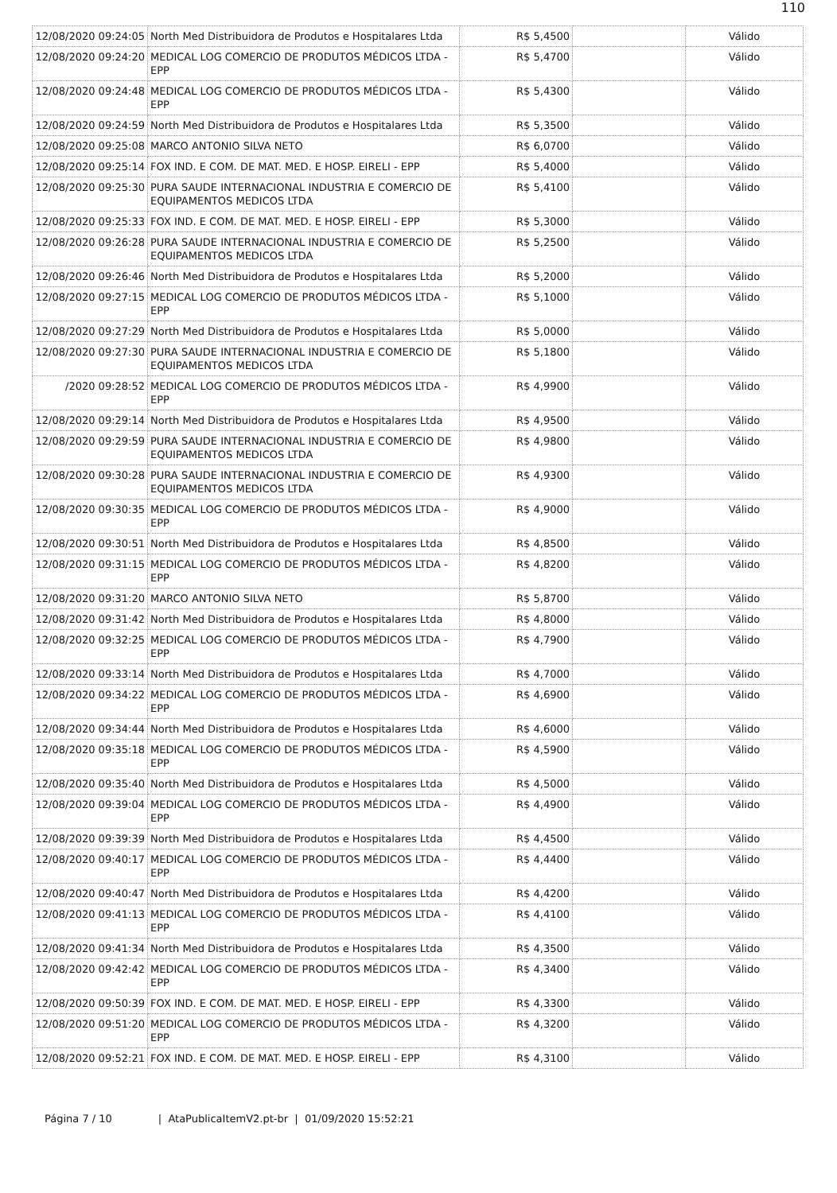110
| 12/08/2020 09:24:05 | North Med Distribuidora de Produtos e Hospitalares Ltda | R$ 5,4500 | | Válido |
| 12/08/2020 09:24:20 | MEDICAL LOG COMERCIO DE PRODUTOS MÉDICOS LTDA - EPP | R$ 5,4700 | | Válido |
| 12/08/2020 09:24:48 | MEDICAL LOG COMERCIO DE PRODUTOS MÉDICOS LTDA - EPP | R$ 5,4300 | | Válido |
| 12/08/2020 09:24:59 | North Med Distribuidora de Produtos e Hospitalares Ltda | R$ 5,3500 | | Válido |
| 12/08/2020 09:25:08 | MARCO ANTONIO SILVA NETO | R$ 6,0700 | | Válido |
| 12/08/2020 09:25:14 | FOX IND. E COM. DE MAT. MED. E HOSP. EIRELI - EPP | R$ 5,4000 | | Válido |
| 12/08/2020 09:25:30 | PURA SAUDE INTERNACIONAL INDUSTRIA E COMERCIO DE EQUIPAMENTOS MEDICOS LTDA | R$ 5,4100 | | Válido |
| 12/08/2020 09:25:33 | FOX IND. E COM. DE MAT. MED. E HOSP. EIRELI - EPP | R$ 5,3000 | | Válido |
| 12/08/2020 09:26:28 | PURA SAUDE INTERNACIONAL INDUSTRIA E COMERCIO DE EQUIPAMENTOS MEDICOS LTDA | R$ 5,2500 | | Válido |
| 12/08/2020 09:26:46 | North Med Distribuidora de Produtos e Hospitalares Ltda | R$ 5,2000 | | Válido |
| 12/08/2020 09:27:15 | MEDICAL LOG COMERCIO DE PRODUTOS MÉDICOS LTDA - EPP | R$ 5,1000 | | Válido |
| 12/08/2020 09:27:29 | North Med Distribuidora de Produtos e Hospitalares Ltda | R$ 5,0000 | | Válido |
| 12/08/2020 09:27:30 | PURA SAUDE INTERNACIONAL INDUSTRIA E COMERCIO DE EQUIPAMENTOS MEDICOS LTDA | R$ 5,1800 | | Válido |
| /2020 09:28:52 | MEDICAL LOG COMERCIO DE PRODUTOS MÉDICOS LTDA - EPP | R$ 4,9900 | | Válido |
| 12/08/2020 09:29:14 | North Med Distribuidora de Produtos e Hospitalares Ltda | R$ 4,9500 | | Válido |
| 12/08/2020 09:29:59 | PURA SAUDE INTERNACIONAL INDUSTRIA E COMERCIO DE EQUIPAMENTOS MEDICOS LTDA | R$ 4,9800 | | Válido |
| 12/08/2020 09:30:28 | PURA SAUDE INTERNACIONAL INDUSTRIA E COMERCIO DE EQUIPAMENTOS MEDICOS LTDA | R$ 4,9300 | | Válido |
| 12/08/2020 09:30:35 | MEDICAL LOG COMERCIO DE PRODUTOS MÉDICOS LTDA - EPP | R$ 4,9000 | | Válido |
| 12/08/2020 09:30:51 | North Med Distribuidora de Produtos e Hospitalares Ltda | R$ 4,8500 | | Válido |
| 12/08/2020 09:31:15 | MEDICAL LOG COMERCIO DE PRODUTOS MÉDICOS LTDA - EPP | R$ 4,8200 | | Válido |
| 12/08/2020 09:31:20 | MARCO ANTONIO SILVA NETO | R$ 5,8700 | | Válido |
| 12/08/2020 09:31:42 | North Med Distribuidora de Produtos e Hospitalares Ltda | R$ 4,8000 | | Válido |
| 12/08/2020 09:32:25 | MEDICAL LOG COMERCIO DE PRODUTOS MÉDICOS LTDA - EPP | R$ 4,7900 | | Válido |
| 12/08/2020 09:33:14 | North Med Distribuidora de Produtos e Hospitalares Ltda | R$ 4,7000 | | Válido |
| 12/08/2020 09:34:22 | MEDICAL LOG COMERCIO DE PRODUTOS MÉDICOS LTDA - EPP | R$ 4,6900 | | Válido |
| 12/08/2020 09:34:44 | North Med Distribuidora de Produtos e Hospitalares Ltda | R$ 4,6000 | | Válido |
| 12/08/2020 09:35:18 | MEDICAL LOG COMERCIO DE PRODUTOS MÉDICOS LTDA - EPP | R$ 4,5900 | | Válido |
| 12/08/2020 09:35:40 | North Med Distribuidora de Produtos e Hospitalares Ltda | R$ 4,5000 | | Válido |
| 12/08/2020 09:39:04 | MEDICAL LOG COMERCIO DE PRODUTOS MÉDICOS LTDA - EPP | R$ 4,4900 | | Válido |
| 12/08/2020 09:39:39 | North Med Distribuidora de Produtos e Hospitalares Ltda | R$ 4,4500 | | Válido |
| 12/08/2020 09:40:17 | MEDICAL LOG COMERCIO DE PRODUTOS MÉDICOS LTDA - EPP | R$ 4,4400 | | Válido |
| 12/08/2020 09:40:47 | North Med Distribuidora de Produtos e Hospitalares Ltda | R$ 4,4200 | | Válido |
| 12/08/2020 09:41:13 | MEDICAL LOG COMERCIO DE PRODUTOS MÉDICOS LTDA - EPP | R$ 4,4100 | | Válido |
| 12/08/2020 09:41:34 | North Med Distribuidora de Produtos e Hospitalares Ltda | R$ 4,3500 | | Válido |
| 12/08/2020 09:42:42 | MEDICAL LOG COMERCIO DE PRODUTOS MÉDICOS LTDA - EPP | R$ 4,3400 | | Válido |
| 12/08/2020 09:50:39 | FOX IND. E COM. DE MAT. MED. E HOSP. EIRELI - EPP | R$ 4,3300 | | Válido |
| 12/08/2020 09:51:20 | MEDICAL LOG COMERCIO DE PRODUTOS MÉDICOS LTDA - EPP | R$ 4,3200 | | Válido |
| 12/08/2020 09:52:21 | FOX IND. E COM. DE MAT. MED. E HOSP. EIRELI - EPP | R$ 4,3100 | | Válido |
Página 7 / 10 | AtaPublicaItemV2.pt-br | 01/09/2020 15:52:21